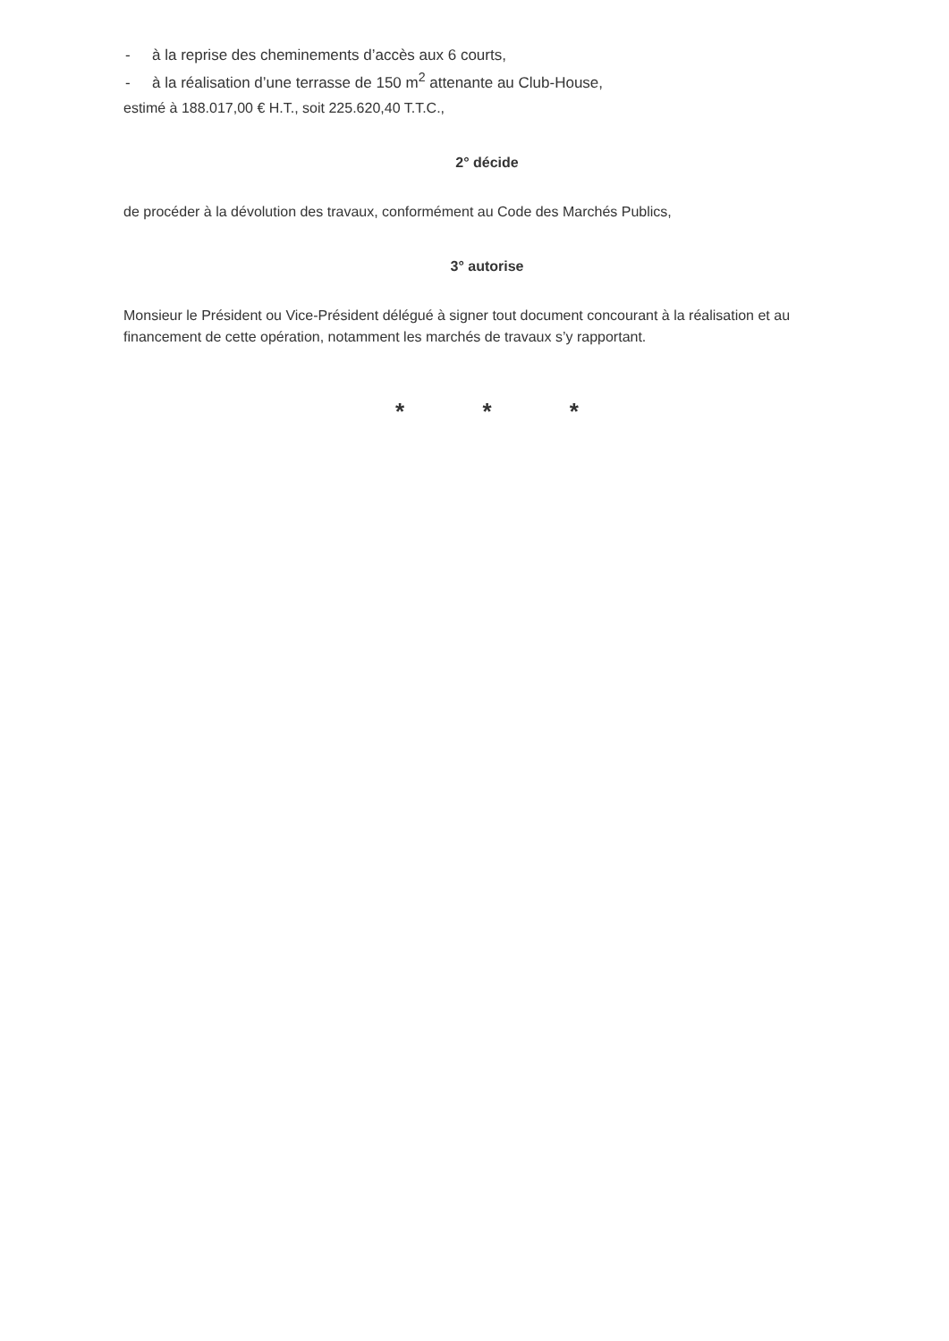- à la reprise des cheminements d’accès aux 6 courts,
- à la réalisation d’une terrasse de 150 m<sup>2</sup> attenante au Club-House,
estimé à 188.017,00 € H.T., soit 225.620,40 T.T.C.,
2° décide
de procéder à la dévolution des travaux, conformément au Code des Marchés Publics,
3° autorise
Monsieur le Président ou Vice-Président délégué à signer tout document concourant à la réalisation et au financement de cette opération, notamment les marchés de travaux s’y rapportant.
* * *